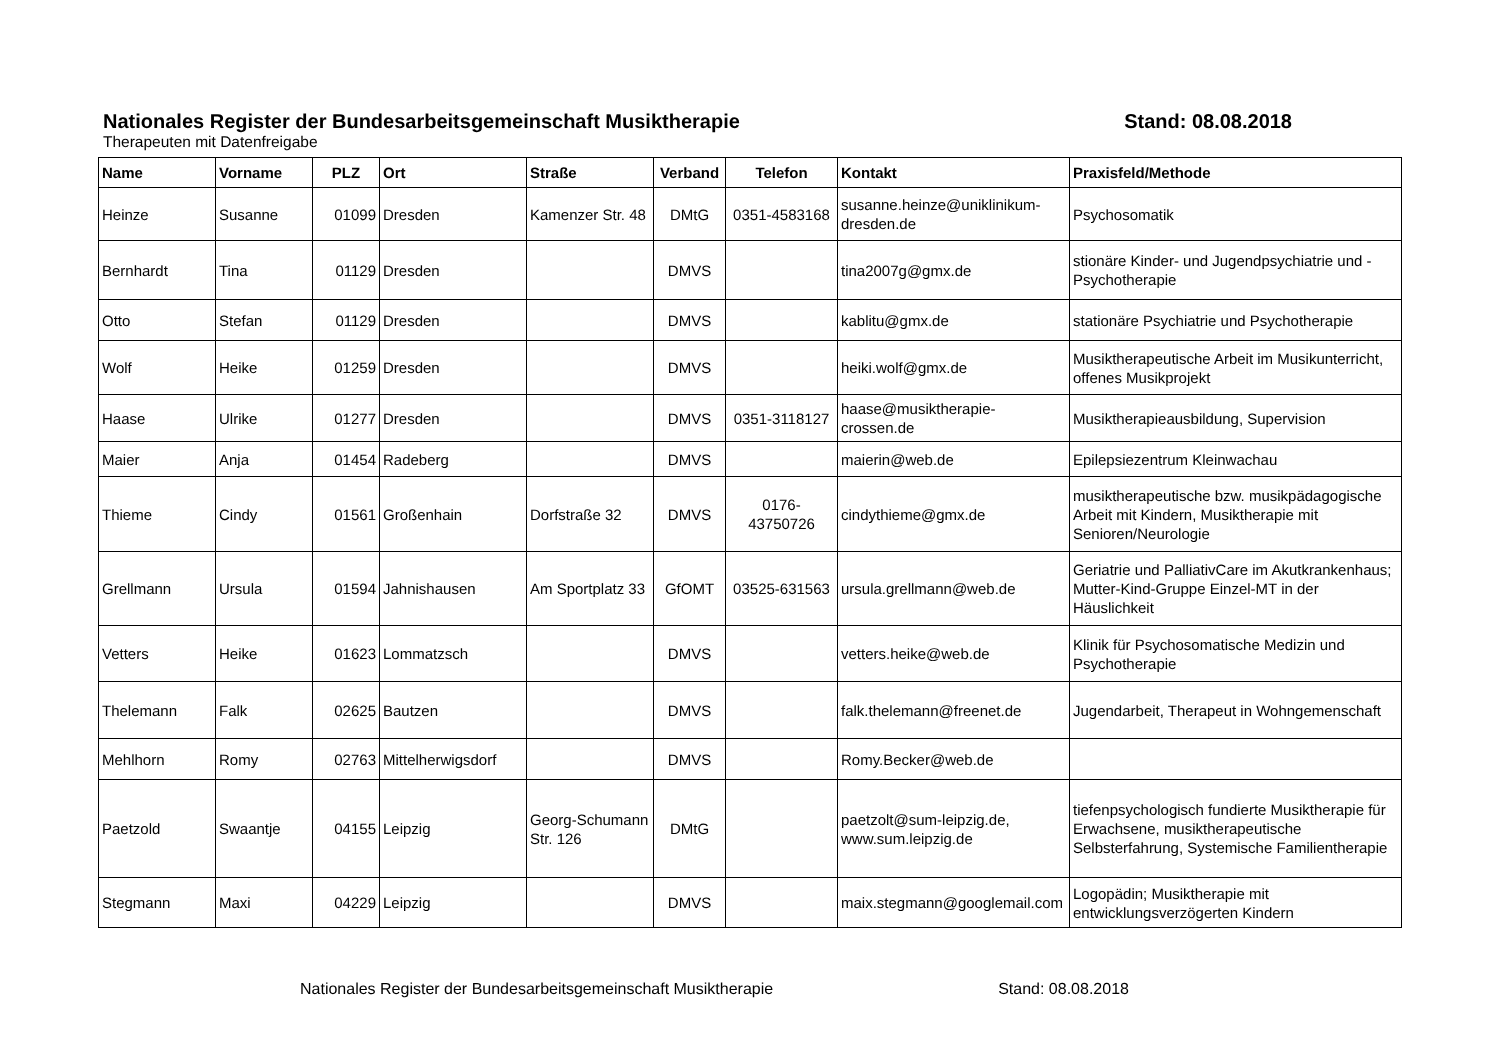Nationales Register der Bundesarbeitsgemeinschaft Musiktherapie Stand: 08.08.2018
Therapeuten mit Datenfreigabe
| Name | Vorname | PLZ | Ort | Straße | Verband | Telefon | Kontakt | Praxisfeld/Methode |
| --- | --- | --- | --- | --- | --- | --- | --- | --- |
| Heinze | Susanne | 01099 | Dresden | Kamenzer Str. 48 | DMtG | 0351-4583168 | susanne.heinze@uniklinikum-dresden.de | Psychosomatik |
| Bernhardt | Tina | 01129 | Dresden | | DMVS | | tina2007g@gmx.de | stionäre Kinder- und Jugendpsychiatrie und -Psychotherapie |
| Otto | Stefan | 01129 | Dresden | | DMVS | | kablitu@gmx.de | stationäre Psychiatrie und Psychotherapie |
| Wolf | Heike | 01259 | Dresden | | DMVS | | heiki.wolf@gmx.de | Musiktherapeutische Arbeit im Musikunterricht, offenes Musikprojekt |
| Haase | Ulrike | 01277 | Dresden | | DMVS | 0351-3118127 | haase@musiktherapie-crossen.de | Musiktherapieausbildung, Supervision |
| Maier | Anja | 01454 | Radeberg | | DMVS | | maierin@web.de | Epilepsiezentrum Kleinwachau |
| Thieme | Cindy | 01561 | Großenhain | Dorfstraße 32 | DMVS | 0176-43750726 | cindythieme@gmx.de | musiktherapeutische bzw. musikpädagogische Arbeit mit Kindern, Musiktherapie mit Senioren/Neurologie |
| Grellmann | Ursula | 01594 | Jahnishausen | Am Sportplatz 33 | GfOMT | 03525-631563 | ursula.grellmann@web.de | Geriatrie und PalliativCare im Akutkrankenhaus; Mutter-Kind-Gruppe Einzel-MT in der Häuslichkeit |
| Vetters | Heike | 01623 | Lommatzsch | | DMVS | | vetters.heike@web.de | Klinik für Psychosomatische Medizin und Psychotherapie |
| Thelemann | Falk | 02625 | Bautzen | | DMVS | | falk.thelemann@freenet.de | Jugendarbeit, Therapeut in Wohngemenschaft |
| Mehlhorn | Romy | 02763 | Mittelherwigsdorf | | DMVS | | Romy.Becker@web.de | |
| Paetzold | Swaantje | 04155 | Leipzig | Georg-Schumann Str. 126 | DMtG | | paetzolt@sum-leipzig.de, www.sum.leipzig.de | tiefenpsychologisch fundierte Musiktherapie für Erwachsene, musiktherapeutische Selbsterfahrung, Systemische Familientherapie |
| Stegmann | Maxi | 04229 | Leipzig | | DMVS | | maix.stegmann@googlemail.com | Logopädin; Musiktherapie mit entwicklungsverzögerten Kindern |
Nationales Register der Bundesarbeitsgemeinschaft Musiktherapie Stand: 08.08.2018